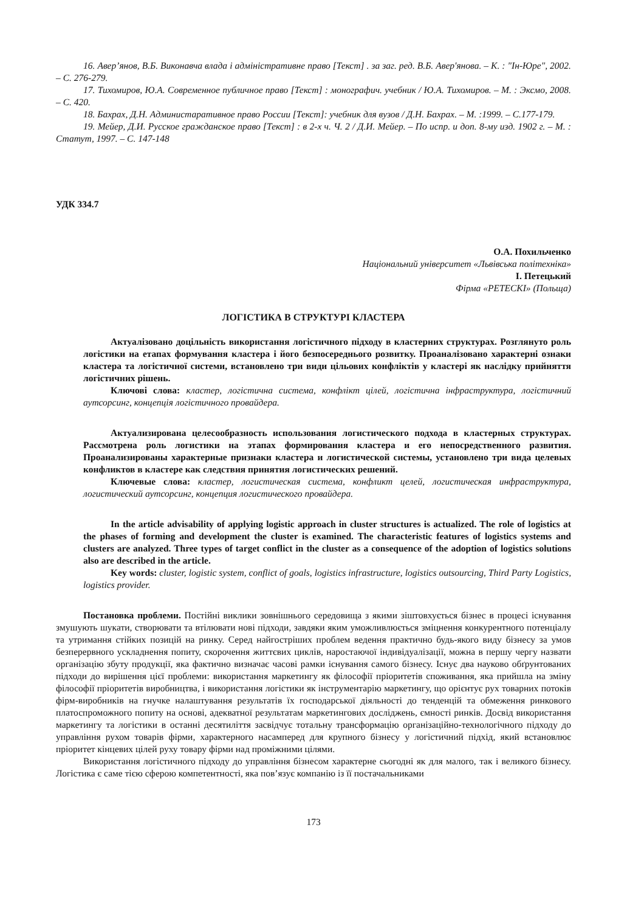16. Авер’янов, В.Б. Виконавча влада і адміністративне право [Текст] . за заг. ред. В.Б. Авер'янова. – К. : "Ін-Юре", 2002. – С. 276-279.
17. Тихомиров, Ю.А. Современное публичное право [Текст] : монографич. учебник / Ю.А. Тихомиров. – М. : Эксмо, 2008. – С. 420.
18. Бахрах, Д.Н. Администаративное право России [Текст]: учебник для вузов / Д.Н. Бахрах. – М. :1999. – С.177-179.
19. Мейер, Д.И. Русское гражданское право [Текст] : в 2-х ч. Ч. 2 / Д.И. Мейер. – По испр. и доп. 8-му изд. 1902 г. – М. : Статут, 1997. – С. 147-148
УДК 334.7
О.А. Похильченко
Національний університет «Львівська політехніка»
І. Петецький
Фірма «PETECKI» (Польща)
ЛОГІСТИКА В СТРУКТУРІ КЛАСТЕРА
Актуалізовано доцільність використання логістичного підходу в кластерних структурах. Розглянуто роль логістики на етапах формування кластера і його безпосереднього розвитку. Проаналізовано характерні ознаки кластера та логістичної системи, встановлено три види цільових конфліктів у кластері як наслідку прийняття логістичних рішень.
Ключові слова: кластер, логістична система, конфлікт цілей, логістична інфраструктура, логістичний аутсорсинг, концепція логістичного провайдера.
Актуализирована целесообразность использования логистического подхода в кластерных структурах. Рассмотрена роль логистики на этапах формирования кластера и его непосредственного развития. Проанализированы характерные признаки кластера и логистической системы, установлено три вида целевых конфликтов в кластере как следствия принятия логистических решений.
Ключевые слова: кластер, логистическая система, конфликт целей, логистическая инфраструктура, логистический аутсорсинг, концепция логистического провайдера.
In the article advisability of applying logistic approach in cluster structures is actualized. The role of logistics at the phases of forming and development the cluster is examined. The characteristic features of logistics systems and clusters are analyzed. Three types of target conflict in the cluster as a consequence of the adoption of logistics solutions also are described in the article.
Key words: cluster, logistic system, conflict of goals, logistics infrastructure, logistics outsourcing, Third Party Logistics, logistics provider.
Постановка проблеми. Постійні виклики зовнішнього середовища з якими зіштовхується бізнес в процесі існування змушують шукати, створювати та втілювати нові підходи, завдяки яким уможливлюється зміцнення конкурентного потенціалу та утримання стійких позицій на ринку. Серед найгостріших проблем ведення практично будь-якого виду бізнесу за умов безперервного ускладнення попиту, скорочення життєвих циклів, наростаючої індивідуалізації, можна в першу чергу назвати організацію збуту продукції, яка фактично визначає часові рамки існування самого бізнесу. Існує два науково обґрунтованих підходи до вирішення цієї проблеми: використання маркетингу як філософії пріоритетів споживання, яка прийшла на зміну філософії пріоритетів виробництва, і використання логістики як інструментарію маркетингу, що орієнтує рух товарних потоків фірм-виробників на гнучке налаштування результатів їх господарської діяльності до тенденцій та обмеження ринкового платоспроможного попиту на основі, адекватної результатам маркетингових досліджень, ємності ринків. Досвід використання маркетингу та логістики в останні десятиліття засвідчує тотальну трансформацію організаційно-технологічного підходу до управління рухом товарів фірми, характерного насамперед для крупного бізнесу у логістичний підхід, який встановлює пріоритет кінцевих цілей руху товару фірми над проміжними цілями.
Використання логістичного підходу до управління бізнесом характерне сьогодні як для малого, так і великого бізнесу. Логістика є саме тією сферою компетентності, яка пов’язує компанію із її постачальниками
173